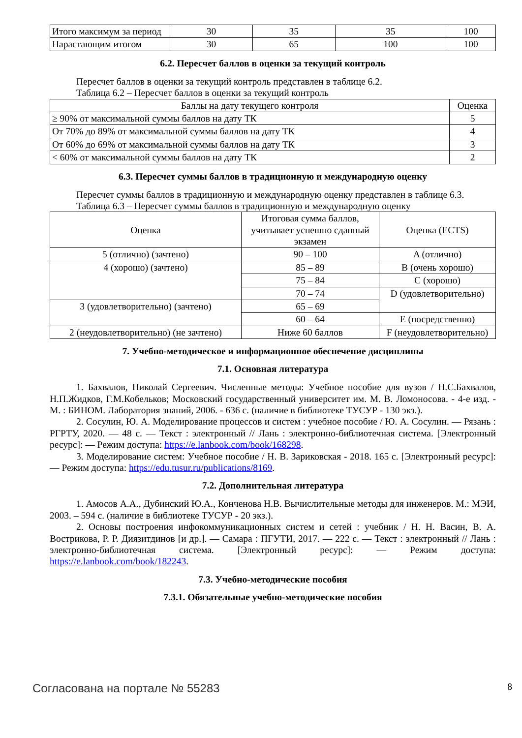| Итого максимум за период | 30 | 35 | 35 | 100 |
| Нарастающим итогом | 30 | 65 | 100 | 100 |
6.2. Пересчет баллов в оценки за текущий контроль
Пересчет баллов в оценки за текущий контроль представлен в таблице 6.2.
Таблица 6.2 – Пересчет баллов в оценки за текущий контроль
| Баллы на дату текущего контроля | Оценка |
| --- | --- |
| ≥ 90% от максимальной суммы баллов на дату ТК | 5 |
| От 70% до 89% от максимальной суммы баллов на дату ТК | 4 |
| От 60% до 69% от максимальной суммы баллов на дату ТК | 3 |
| < 60% от максимальной суммы баллов на дату ТК | 2 |
6.3. Пересчет суммы баллов в традиционную и международную оценку
Пересчет суммы баллов в традиционную и международную оценку представлен в таблице 6.3.
Таблица 6.3 – Пересчет суммы баллов в традиционную и международную оценку
| Оценка | Итоговая сумма баллов, учитывает успешно сданный экзамен | Оценка (ECTS) |
| --- | --- | --- |
| 5 (отлично) (зачтено) | 90 – 100 | A (отлично) |
| 4 (хорошо) (зачтено) | 85 – 89 | B (очень хорошо) |
| | 75 – 84 | C (хорошо) |
| | 70 – 74 | D (удовлетворительно) |
| 3 (удовлетворительно) (зачтено) | 65 – 69 | |
| | 60 – 64 | E (посредственно) |
| 2 (неудовлетворительно) (не зачтено) | Ниже 60 баллов | F (неудовлетворительно) |
7. Учебно-методическое и информационное обеспечение дисциплины
7.1. Основная литература
1. Бахвалов, Николай Сергеевич. Численные методы: Учебное пособие для вузов / Н.С.Бахвалов, Н.П.Жидков, Г.М.Кобельков; Московский государственный университет им. М. В. Ломоносова. - 4-е изд. - М. : БИНОМ. Лаборатория знаний, 2006. - 636 с. (наличие в библиотеке ТУСУР - 130 экз.).
2. Сосулин, Ю. А. Моделирование процессов и систем : учебное пособие / Ю. А. Сосулин. — Рязань : РГРТУ, 2020. — 48 с. — Текст : электронный // Лань : электронно-библиотечная система. [Электронный ресурс]: — Режим доступа: https://e.lanbook.com/book/168298.
3. Моделирование систем: Учебное пособие / Н. В. Зариковская - 2018. 165 с. [Электронный ресурс]: — Режим доступа: https://edu.tusur.ru/publications/8169.
7.2. Дополнительная литература
1. Амосов А.А., Дубинский Ю.А., Конченова Н.В. Вычислительные методы для инженеров. М.: МЭИ, 2003. – 594 с. (наличие в библиотеке ТУСУР - 20 экз.).
2. Основы построения инфокоммуникационных систем и сетей : учебник / Н. Н. Васин, В. А. Вострикова, Р. Р. Диязитдинов [и др.]. — Самара : ПГУТИ, 2017. — 222 с. — Текст : электронный // Лань : электронно-библиотечная система. [Электронный ресурс]: — Режим доступа: https://e.lanbook.com/book/182243.
7.3. Учебно-методические пособия
7.3.1. Обязательные учебно-методические пособия
Согласована на портале № 55283 8